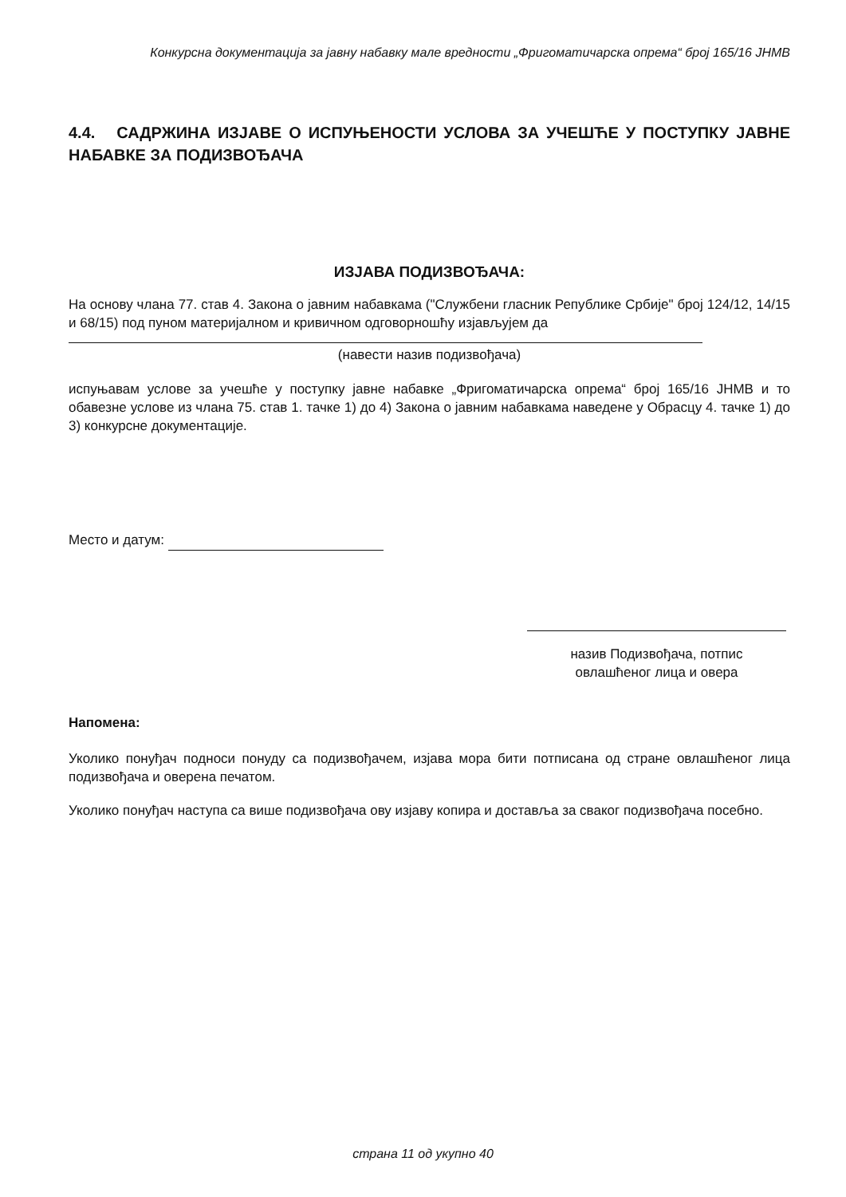Конкурсна документација за јавну набавку мале вредности „Фригоматичарска опрема“ број 165/16 ЈНМВ
4.4. САДРЖИНА ИЗЈАВЕ О ИСПУЊЕНОСТИ УСЛОВА ЗА УЧЕШЋЕ У ПОСТУПКУ ЈАВНЕ НАБАВКЕ ЗА ПОДИЗВОЂАЧА
ИЗЈАВА ПОДИЗВОЂАЧА:
На основу члана 77. став 4. Закона о јавним набавкама ("Службени гласник Републике Србије" број 124/12, 14/15 и 68/15) под пуном материјалном и кривичном одговорношћу изјављујем да
(навести назив подизвођача)
испуњавам услове за учешће у поступку јавне набавке „Фригоматичарска опрема“ број 165/16 ЈНМВ и то обавезне услове из члана 75. став 1. тачке 1) до 4) Закона о јавним набавкама наведене у Обрасцу 4. тачке 1) до 3) конкурсне документације.
Место и датум:
назив Подизвођача, потпис
овлашћеног лица и овера
Напомена:
Уколико понуђач подноси понуду са подизвођачем, изјава мора бити потписана од стране овлашћеног лица подизвођача и оверена печатом.
Уколико понуђач наступа са више подизвођача ову изјаву копира и доставља за сваког подизвођача посебно.
страна 11 од укупно 40